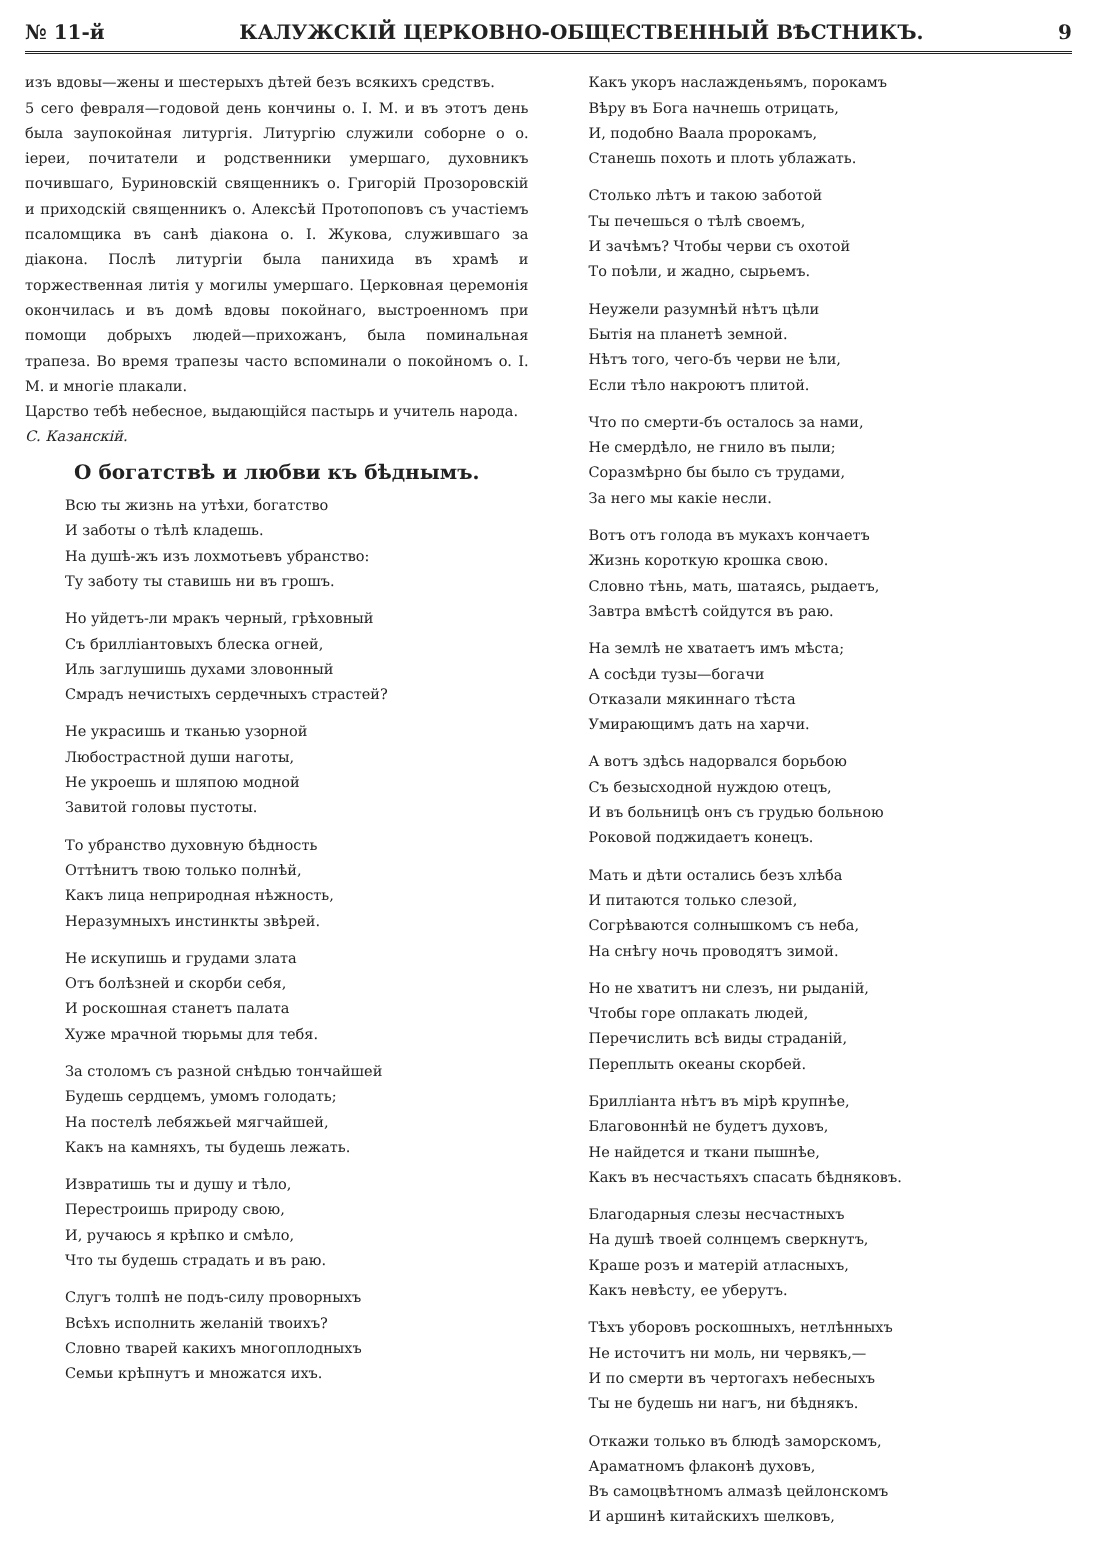№ 11-й КАЛУЖСКІЙ ЦЕРКОВНО-ОБЩЕСТВЕННЫЙ ВѢСТНИКЪ. 9
изъ вдовы—жены и шестерыхъ дѣтей безъ всякихъ средствъ.
5 сего февраля—годовой день кончины о. І. М. и въ этотъ день была заупокойная литургія. Литургію служили соборне о о. іереи, почитатели и родственники умершаго, духовникъ почившаго, Буриновскій священникъ о. Григорій Прозоровскій и приходскій священникъ о. Алексѣй Протопоповъ съ участіемъ псаломщика въ санѣ діакона о. І. Жукова, служившаго за діакона. Послѣ литургіи была панихида въ храмѣ и торжественная литія у могилы умершаго. Церковная церемонія окончилась и въ домѣ вдовы покойнаго, выстроенномъ при помощи добрыхъ людей—прихожанъ, была поминальная трапеза. Во время трапезы часто вспоминали о покойномъ о. І. М. и многіе плакали.
Царство тебѣ небесное, выдающійся пастырь и учитель народа.
С. Казанскій.
О богатствѣ и любви къ бѣднымъ.
Всю ты жизнь на утѣхи, богатство
И заботы о тѣлѣ кладешь.
На душѣ-жъ изъ лохмотьевъ убранство:
Ту заботу ты ставишь ни въ грошъ.
Но уйдетъ-ли мракъ черный, грѣховный
Съ бриллiантовыхъ блеска огней,
Иль заглушишь духами зловонный
Смрадъ нечистыхъ сердечныхъ страстей?
Не украсишь и тканью узорной
Любострастной души наготы,
Не укроешь и шляпою модной
Завитой головы пустоты.
То убранство духовную бѣдность
Оттѣнитъ твою только полнѣй,
Какъ лица неприродная нѣжность,
Неразумныхъ инстинкты звѣрей.
Не искупишь и грудами злата
Отъ болѣзней и скорби себя,
И роскошная станетъ палата
Хуже мрачной тюрьмы для тебя.
За столомъ съ разной снѣдью тончайшей
Будешь сердцемъ, умомъ голодать;
На постелѣ лебяжьей мягчайшей,
Какъ на камняхъ, ты будешь лежать.
Извратишь ты и душу и тѣло,
Перестроишь природу свою,
И, ручаюсь я крѣпко и смѣло,
Что ты будешь страдать и въ раю.
Слугъ толпѣ не подъ-силу проворныхъ
Всѣхъ исполнить желанiй твоихъ?
Словно тварей какихъ многоплодныхъ
Семьи крѣпнутъ и множатся ихъ.
Какъ укоръ наслажденьямъ, порокамъ
Вѣру въ Бога начнешь отрицать,
И, подобно Ваала пророкамъ,
Станешь похоть и плоть ублажать.
Столько лѣтъ и такою заботой
Ты печешься о тѣлѣ своемъ,
И зачѣмъ? Чтобы черви съ охотой
То поѣли, и жадно, сырьемъ.
Неужели разумнѣй нѣтъ цѣли
Бытія на планетѣ земной.
Нѣтъ того, чего-бъ черви не ѣли,
Если тѣло накроютъ плитой.
Что по смерти-бъ осталось за нами,
Не смердѣло, не гнило въ пыли;
Соразмѣрно бы было съ трудами,
За него мы какіе несли.
Вотъ отъ голода въ мукахъ кончаетъ
Жизнь короткую крошка свою.
Словно тѣнь, мать, шатаясь, рыдаетъ,
Завтра вмѣстѣ сойдутся въ раю.
На землѣ не хватаетъ имъ мѣста;
А сосѣди тузы—богачи
Отказали мякиннаго тѣста
Умирающимъ дать на харчи.
А вотъ здѣсь надорвался борьбою
Съ безысходной нуждою отецъ,
И въ больницѣ онъ съ грудью больною
Роковой поджидаетъ конецъ.
Мать и дѣти остались безъ хлѣба
И питаются только слезой,
Согрѣваются солнышкомъ съ неба,
На снѣгу ночь проводятъ зимой.
Но не хватитъ ни слезъ, ни рыданій,
Чтобы горе оплакать людей,
Перечислить всѣ виды страданій,
Переплыть океаны скорбей.
Бриллiанта нѣтъ въ мірѣ крупнѣе,
Благовоннѣй не будетъ духовъ,
Не найдется и ткани пышнѣе,
Какъ въ несчастьяхъ спасать бѣдняковъ.
Благодарныя слезы несчастныхъ
На душѣ твоей солнцемъ сверкнутъ,
Краше розъ и матерій атласныхъ,
Какъ невѣсту, ее уберутъ.
Тѣхъ уборовъ роскошныхъ, нетлѣнныхъ
Не источитъ ни моль, ни червякъ,—
И по смерти въ чертогахъ небесныхъ
Ты не будешь ни нагъ, ни бѣднякъ.
Откажи только въ блюдѣ заморскомъ,
Араматномъ флаконѣ духовъ,
Въ самоцвѣтномъ алмазѣ цейлонскомъ
И аршинѣ китайскихъ шелковъ,